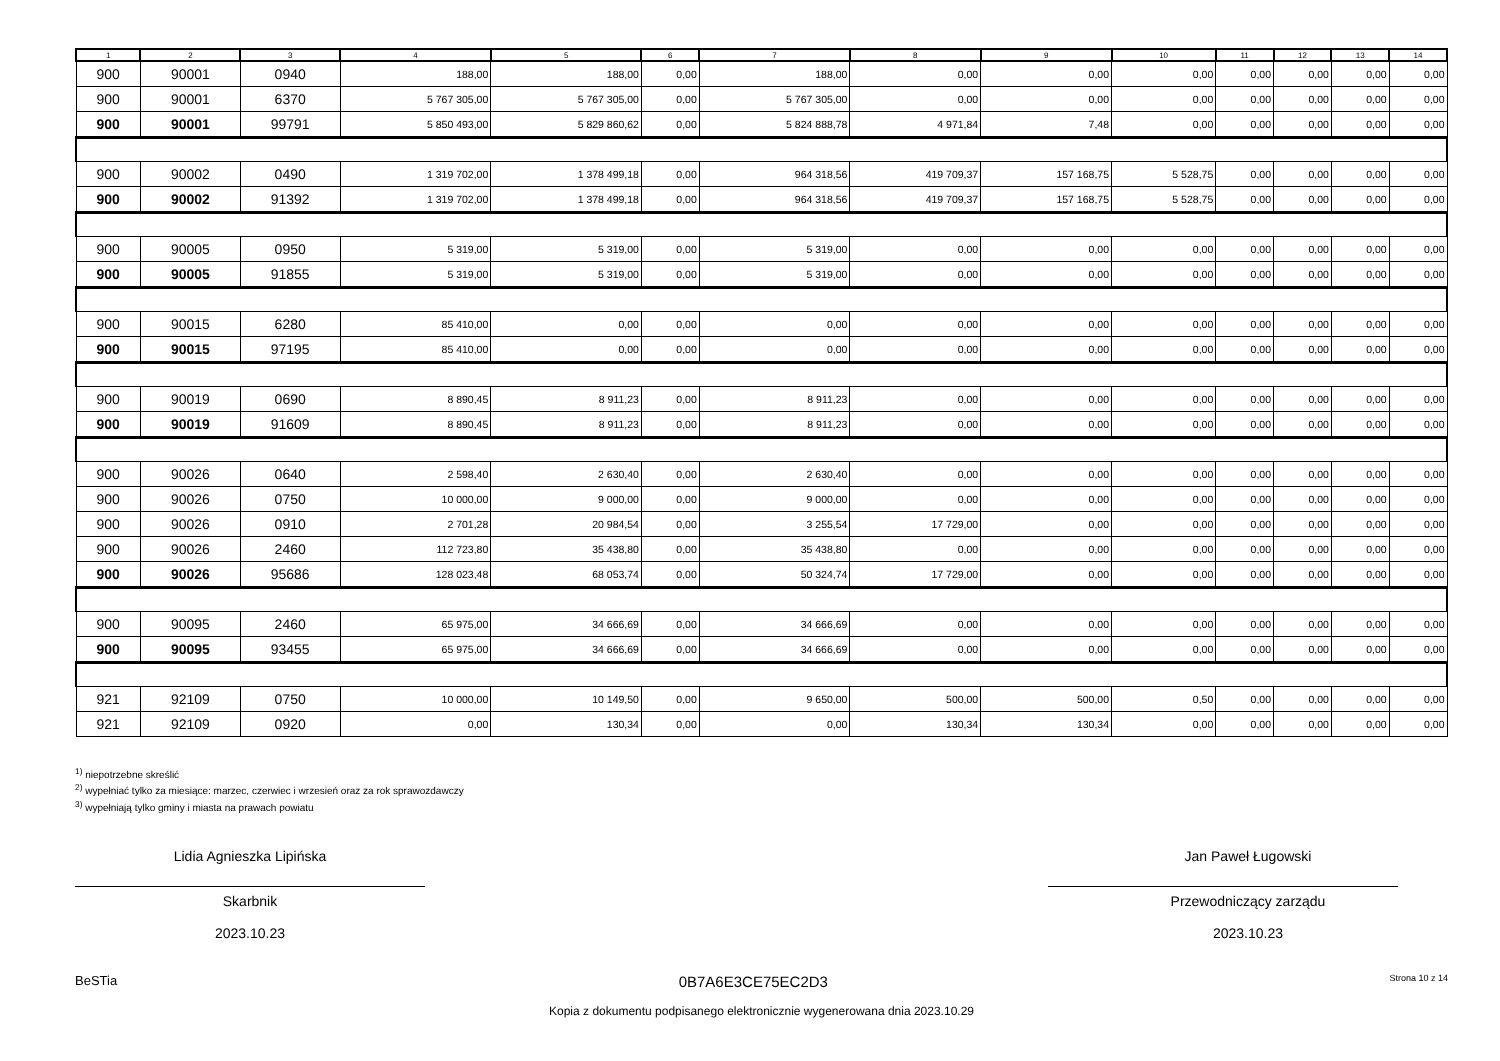| 1 | 2 | 3 | 4 | 5 | 6 | 7 | 8 | 9 | 10 | 11 | 12 | 13 | 14 |
| --- | --- | --- | --- | --- | --- | --- | --- | --- | --- | --- | --- | --- | --- |
| 900 | 90001 | 0940 | 188,00 | 188,00 | 0,00 | 188,00 | 0,00 | 0,00 | 0,00 | 0,00 | 0,00 | 0,00 | 0,00 |
| 900 | 90001 | 6370 | 5 767 305,00 | 5 767 305,00 | 0,00 | 5 767 305,00 | 0,00 | 0,00 | 0,00 | 0,00 | 0,00 | 0,00 | 0,00 |
| 900 | 90001 | 99791 | 5 850 493,00 | 5 829 860,62 | 0,00 | 5 824 888,78 | 4 971,84 | 7,48 | 0,00 | 0,00 | 0,00 | 0,00 | 0,00 |
| 900 | 90002 | 0490 | 1 319 702,00 | 1 378 499,18 | 0,00 | 964 318,56 | 419 709,37 | 157 168,75 | 5 528,75 | 0,00 | 0,00 | 0,00 | 0,00 |
| 900 | 90002 | 91392 | 1 319 702,00 | 1 378 499,18 | 0,00 | 964 318,56 | 419 709,37 | 157 168,75 | 5 528,75 | 0,00 | 0,00 | 0,00 | 0,00 |
| 900 | 90005 | 0950 | 5 319,00 | 5 319,00 | 0,00 | 5 319,00 | 0,00 | 0,00 | 0,00 | 0,00 | 0,00 | 0,00 | 0,00 |
| 900 | 90005 | 91855 | 5 319,00 | 5 319,00 | 0,00 | 5 319,00 | 0,00 | 0,00 | 0,00 | 0,00 | 0,00 | 0,00 | 0,00 |
| 900 | 90015 | 6280 | 85 410,00 | 0,00 | 0,00 | 0,00 | 0,00 | 0,00 | 0,00 | 0,00 | 0,00 | 0,00 | 0,00 |
| 900 | 90015 | 97195 | 85 410,00 | 0,00 | 0,00 | 0,00 | 0,00 | 0,00 | 0,00 | 0,00 | 0,00 | 0,00 | 0,00 |
| 900 | 90019 | 0690 | 8 890,45 | 8 911,23 | 0,00 | 8 911,23 | 0,00 | 0,00 | 0,00 | 0,00 | 0,00 | 0,00 | 0,00 |
| 900 | 90019 | 91609 | 8 890,45 | 8 911,23 | 0,00 | 8 911,23 | 0,00 | 0,00 | 0,00 | 0,00 | 0,00 | 0,00 | 0,00 |
| 900 | 90026 | 0640 | 2 598,40 | 2 630,40 | 0,00 | 2 630,40 | 0,00 | 0,00 | 0,00 | 0,00 | 0,00 | 0,00 | 0,00 |
| 900 | 90026 | 0750 | 10 000,00 | 9 000,00 | 0,00 | 9 000,00 | 0,00 | 0,00 | 0,00 | 0,00 | 0,00 | 0,00 | 0,00 |
| 900 | 90026 | 0910 | 2 701,28 | 20 984,54 | 0,00 | 3 255,54 | 17 729,00 | 0,00 | 0,00 | 0,00 | 0,00 | 0,00 | 0,00 |
| 900 | 90026 | 2460 | 112 723,80 | 35 438,80 | 0,00 | 35 438,80 | 0,00 | 0,00 | 0,00 | 0,00 | 0,00 | 0,00 | 0,00 |
| 900 | 90026 | 95686 | 128 023,48 | 68 053,74 | 0,00 | 50 324,74 | 17 729,00 | 0,00 | 0,00 | 0,00 | 0,00 | 0,00 | 0,00 |
| 900 | 90095 | 2460 | 65 975,00 | 34 666,69 | 0,00 | 34 666,69 | 0,00 | 0,00 | 0,00 | 0,00 | 0,00 | 0,00 | 0,00 |
| 900 | 90095 | 93455 | 65 975,00 | 34 666,69 | 0,00 | 34 666,69 | 0,00 | 0,00 | 0,00 | 0,00 | 0,00 | 0,00 | 0,00 |
| 921 | 92109 | 0750 | 10 000,00 | 10 149,50 | 0,00 | 9 650,00 | 500,00 | 500,00 | 0,50 | 0,00 | 0,00 | 0,00 | 0,00 |
| 921 | 92109 | 0920 | 0,00 | 130,34 | 0,00 | 0,00 | 130,34 | 130,34 | 0,00 | 0,00 | 0,00 | 0,00 | 0,00 |
<sup>1)</sup> niepotrzebne skreślić
<sup>2)</sup> wypełniać tylko za miesiące: marzec, czerwiec i wrzesień oraz za rok sprawozdawczy
<sup>3)</sup> wypełniają tylko gminy i miasta na prawach powiatu
Lidia Agnieszka Lipińska
Skarbnik
2023.10.23
Jan Paweł Ługowski
Przewodniczący zarządu
2023.10.23
BeSTia 0B7A6E3CE75EC2D3 Strona 10 z 14
Kopia z dokumentu podpisanego elektronicznie wygenerowana dnia 2023.10.29